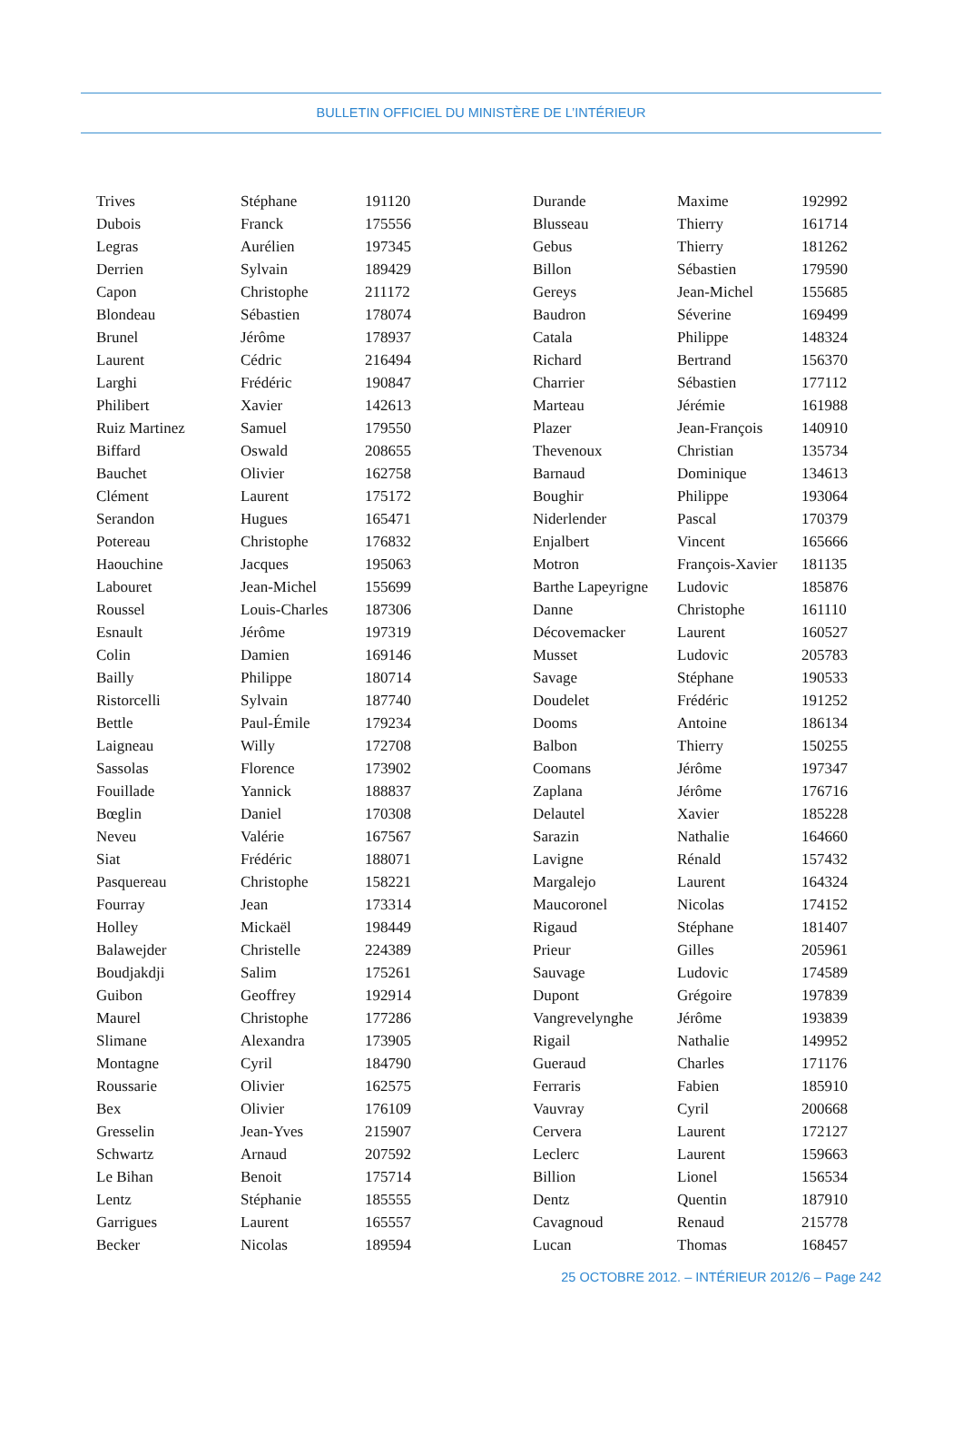BULLETIN OFFICIEL DU MINISTÈRE DE L’INTÉRIEUR
| Trives | Stéphane | 191120 |
| Dubois | Franck | 175556 |
| Legras | Aurélien | 197345 |
| Derrien | Sylvain | 189429 |
| Capon | Christophe | 211172 |
| Blondeau | Sébastien | 178074 |
| Brunel | Jérôme | 178937 |
| Laurent | Cédric | 216494 |
| Larghi | Frédéric | 190847 |
| Philibert | Xavier | 142613 |
| Ruiz Martinez | Samuel | 179550 |
| Biffard | Oswald | 208655 |
| Bauchet | Olivier | 162758 |
| Clément | Laurent | 175172 |
| Serandon | Hugues | 165471 |
| Potereau | Christophe | 176832 |
| Haouchine | Jacques | 195063 |
| Labouret | Jean-Michel | 155699 |
| Roussel | Louis-Charles | 187306 |
| Esnault | Jérôme | 197319 |
| Colin | Damien | 169146 |
| Bailly | Philippe | 180714 |
| Ristorcelli | Sylvain | 187740 |
| Bettle | Paul-Émile | 179234 |
| Laigneau | Willy | 172708 |
| Sassolas | Florence | 173902 |
| Fouillade | Yannick | 188837 |
| Bœglin | Daniel | 170308 |
| Neveu | Valérie | 167567 |
| Siat | Frédéric | 188071 |
| Pasquereau | Christophe | 158221 |
| Fourray | Jean | 173314 |
| Holley | Mickaël | 198449 |
| Balawejder | Christelle | 224389 |
| Boudjakdji | Salim | 175261 |
| Guibon | Geoffrey | 192914 |
| Maurel | Christophe | 177286 |
| Slimane | Alexandra | 173905 |
| Montagne | Cyril | 184790 |
| Roussarie | Olivier | 162575 |
| Bex | Olivier | 176109 |
| Gresselin | Jean-Yves | 215907 |
| Schwartz | Arnaud | 207592 |
| Le Bihan | Benoit | 175714 |
| Lentz | Stéphanie | 185555 |
| Garrigues | Laurent | 165557 |
| Becker | Nicolas | 189594 |
| Durande | Maxime | 192992 |
| Blusseau | Thierry | 161714 |
| Gebus | Thierry | 181262 |
| Billon | Sébastien | 179590 |
| Gereys | Jean-Michel | 155685 |
| Baudron | Séverine | 169499 |
| Catala | Philippe | 148324 |
| Richard | Bertrand | 156370 |
| Charrier | Sébastien | 177112 |
| Marteau | Jérémie | 161988 |
| Plazer | Jean-François | 140910 |
| Thevenoux | Christian | 135734 |
| Barnaud | Dominique | 134613 |
| Boughir | Philippe | 193064 |
| Niderlender | Pascal | 170379 |
| Enjalbert | Vincent | 165666 |
| Motron | François-Xavier | 181135 |
| Barthe Lapeyrigne | Ludovic | 185876 |
| Danne | Christophe | 161110 |
| Décovemacker | Laurent | 160527 |
| Musset | Ludovic | 205783 |
| Savage | Stéphane | 190533 |
| Doudelet | Frédéric | 191252 |
| Dooms | Antoine | 186134 |
| Balbon | Thierry | 150255 |
| Coomans | Jérôme | 197347 |
| Zaplana | Jérôme | 176716 |
| Delautel | Xavier | 185228 |
| Sarazin | Nathalie | 164660 |
| Lavigne | Rénald | 157432 |
| Margalejo | Laurent | 164324 |
| Maucoronel | Nicolas | 174152 |
| Rigaud | Stéphane | 181407 |
| Prieur | Gilles | 205961 |
| Sauvage | Ludovic | 174589 |
| Dupont | Grégoire | 197839 |
| Vangrevelynghe | Jérôme | 193839 |
| Rigail | Nathalie | 149952 |
| Gueraud | Charles | 171176 |
| Ferraris | Fabien | 185910 |
| Vauvray | Cyril | 200668 |
| Cervera | Laurent | 172127 |
| Leclerc | Laurent | 159663 |
| Billion | Lionel | 156534 |
| Dentz | Quentin | 187910 |
| Cavagnoud | Renaud | 215778 |
| Lucan | Thomas | 168457 |
25 OCTOBRE 2012. – INTÉRIEUR 2012/6 – Page 242